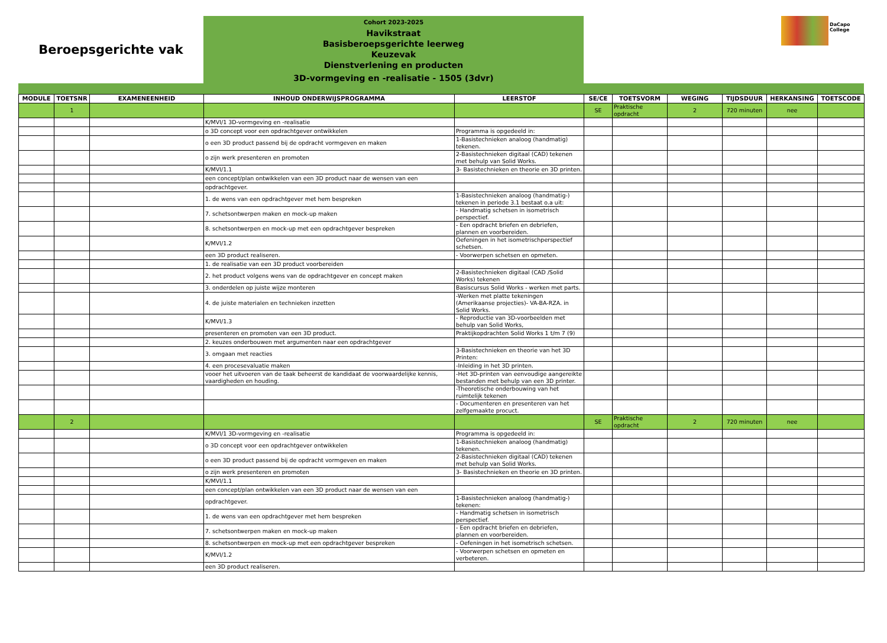Beroepsgerichte vak
Cohort 2023-2025
Havikstraat
Basisberoepsgerichte leerweg
Keuzevak
Dienstverlening en producten
3D-vormgeving en -realisatie - 1505 (3dvr)
DaCapo College
| MODULE | TOETSNR | EXAMENEENHEID | INHOUD ONDERWIJSPROGRAMMA | LEERSTOF | SE/CE | TOETSVORM | WEGING | TIJDSDUUR | HERKANSING | TOETSCODE |
| --- | --- | --- | --- | --- | --- | --- | --- | --- | --- | --- |
| | 1 | | | | SE | Praktische opdracht | 2 | 720 minuten | nee | |
| | | | K/MVI/1 3D-vormgeving en -realisatie | | | | | | | |
| | | | o 3D concept voor een opdrachtgever ontwikkelen | Programma is opgedeeld in: | | | | | | |
| | | | o een 3D product passend bij de opdracht vormgeven en maken | 1-Basistechnieken analoog (handmatig) tekenen. | | | | | | |
| | | | o zijn werk presenteren en promoten | 2-Basistechnieken digitaal (CAD) tekenen met behulp van Solid Works. | | | | | | |
| | | | K/MVI/1.1 | 3- Basistechnieken en theorie en 3D printen. | | | | | | |
| | | | een concept/plan ontwikkelen van een 3D product naar de wensen van een | | | | | | | |
| | | | opdrachtgever. | | | | | | | |
| | | | 1. de wens van een opdrachtgever met hem bespreken | 1-Basistechnieken analoog (handmatig-) tekenen in periode 3.1 bestaat o.a uit: | | | | | | |
| | | | 7. schetsontwerpen maken en mock-up maken | - Handmatig schetsen in isometrisch perspectief. | | | | | | |
| | | | 8. schetsontwerpen en mock-up met een opdrachtgever bespreken | - Een opdracht briefen en debriefen, plannen en voorbereiden. | | | | | | |
| | | | K/MVI/1.2 | Oefeningen in het isometrischperspectief schetsen. | | | | | | |
| | | | een 3D product realiseren. | - Voorwerpen schetsen en opmeten. | | | | | | |
| | | | 1. de realisatie van een 3D product voorbereiden | | | | | | | |
| | | | 2. het product volgens wens van de opdrachtgever en concept maken | 2-Basistechnieken digitaal (CAD /Solid Works) tekenen | | | | | | |
| | | | 3. onderdelen op juiste wijze monteren | Basiscursus Solid Works - werken met parts. | | | | | | |
| | | | 4. de juiste materialen en technieken inzetten | -Werken met platte tekeningen (Amerikaanse projecties)- VA-BA-RZA. in Solid Works. | | | | | | |
| | | | K/MVI/1.3 | - Reproductie van 3D-voorbeelden met behulp van Solid Works, | | | | | | |
| | | | presenteren en promoten van een 3D product. | Praktijkopdrachten Solid Works 1 t/m 7 (9) | | | | | | |
| | | | 2. keuzes onderbouwen met argumenten naar een opdrachtgever | | | | | | | |
| | | | 3. omgaan met reacties | 3-Basistechnieken en theorie van het 3D Printen: | | | | | | |
| | | | 4. een procesevaluatie maken | -Inleiding in het 3D printen. | | | | | | |
| | | | vooer het uitvoeren van de taak beheerst de kandidaat de voorwaardelijke kennis, vaardigheden en houding. | -Het 3D-printen van eenvoudige aangereikte bestanden met behulp van een 3D printer. | | | | | | |
| | | | | -Theoretische onderbouwing van het ruimtelijk tekenen | | | | | | |
| | | | | - Documenteren en presenteren van het zelfgemaakte procuct. | | | | | | |
| | 2 | | | | SE | Praktische opdracht | 2 | 720 minuten | nee | |
| | | | K/MVI/1 3D-vormgeving en -realisatie | Programma is opgedeeld in: | | | | | | |
| | | | o 3D concept voor een opdrachtgever ontwikkelen | 1-Basistechnieken analoog (handmatig) tekenen. | | | | | | |
| | | | o een 3D product passend bij de opdracht vormgeven en maken | 2-Basistechnieken digitaal (CAD) tekenen met behulp van Solid Works. | | | | | | |
| | | | o zijn werk presenteren en promoten | 3- Basistechnieken en theorie en 3D printen. | | | | | | |
| | | | K/MVI/1.1 | | | | | | | |
| | | | een concept/plan ontwikkelen van een 3D product naar de wensen van een | | | | | | | |
| | | | opdrachtgever. | 1-Basistechnieken analoog (handmatig-) tekenen: | | | | | | |
| | | | 1. de wens van een opdrachtgever met hem bespreken | - Handmatig schetsen in isometrisch perspectief. | | | | | | |
| | | | 7. schetsontwerpen maken en mock-up maken | - Een opdracht briefen en debriefen, plannen en voorbereiden. | | | | | | |
| | | | 8. schetsontwerpen en mock-up met een opdrachtgever bespreken | - Oefeningen in het isometrisch schetsen. | | | | | | |
| | | | K/MVI/1.2 | - Voorwerpen schetsen en opmeten en verbeteren. | | | | | | |
| | | | een 3D product realiseren. | | | | | | | |